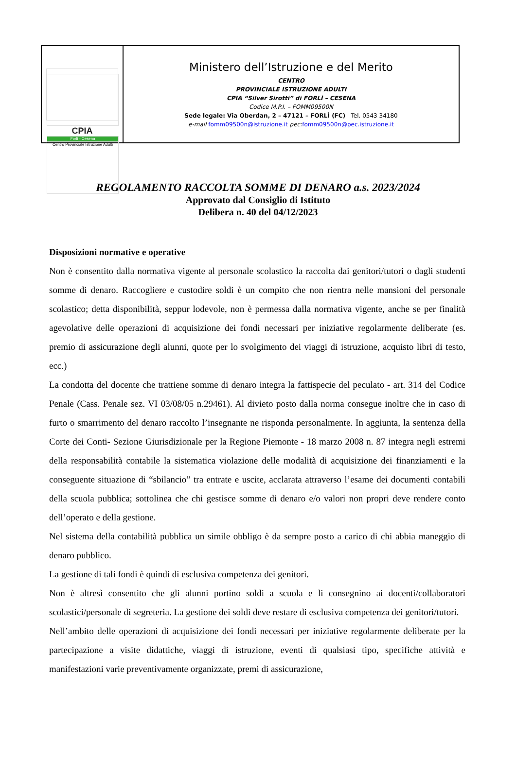CPIA
Forlì - Cesena
Centro Provinciale Istruzione Adulti
Ministero dell’Istruzione e del Merito
CENTRO
PROVINCIALE ISTRUZIONE ADULTI
CPIA “Silver Sirotti” di FORLÌ – CESENA
Codice M.P.I. – FOMM09500N
Sede legale: Via Oberdan, 2 – 47121 – FORLÌ (FC) Tel. 0543 34180
e-mail fomm09500n@istruzione.it pec: fomm09500n@pec.istruzione.it
REGOLAMENTO RACCOLTA SOMME DI DENARO a.s. 2023/2024
Approvato dal Consiglio di Istituto
Delibera n. 40 del 04/12/2023
Disposizioni normative e operative
Non è consentito dalla normativa vigente al personale scolastico la raccolta dai genitori/tutori o dagli studenti somme di denaro. Raccogliere e custodire soldi è un compito che non rientra nelle mansioni del personale scolastico; detta disponibilità, seppur lodevole, non è permessa dalla normativa vigente, anche se per finalità agevolative delle operazioni di acquisizione dei fondi necessari per iniziative regolarmente deliberate (es. premio di assicurazione degli alunni, quote per lo svolgimento dei viaggi di istruzione, acquisto libri di testo, ecc.)
La condotta del docente che trattiene somme di denaro integra la fattispecie del peculato - art. 314 del Codice Penale (Cass. Penale sez. VI 03/08/05 n.29461). Al divieto posto dalla norma consegue inoltre che in caso di furto o smarrimento del denaro raccolto l’insegnante ne risponda personalmente. In aggiunta, la sentenza della Corte dei Conti- Sezione Giurisdizionale per la Regione Piemonte - 18 marzo 2008 n. 87 integra negli estremi della responsabilità contabile la sistematica violazione delle modalità di acquisizione dei finanziamenti e la conseguente situazione di “sbilancio” tra entrate e uscite, acclarata attraverso l’esame dei documenti contabili della scuola pubblica; sottolinea che chi gestisce somme di denaro e/o valori non propri deve rendere conto dell’operato e della gestione.
Nel sistema della contabilità pubblica un simile obbligo è da sempre posto a carico di chi abbia maneggio di denaro pubblico.
La gestione di tali fondi è quindi di esclusiva competenza dei genitori.
Non è altresì consentito che gli alunni portino soldi a scuola e li consegnino ai docenti/collaboratori scolastici/personale di segreteria. La gestione dei soldi deve restare di esclusiva competenza dei genitori/tutori.
Nell’ambito delle operazioni di acquisizione dei fondi necessari per iniziative regolarmente deliberate per la partecipazione a visite didattiche, viaggi di istruzione, eventi di qualsiasi tipo, specifiche attività e manifestazioni varie preventivamente organizzate, premi di assicurazione,